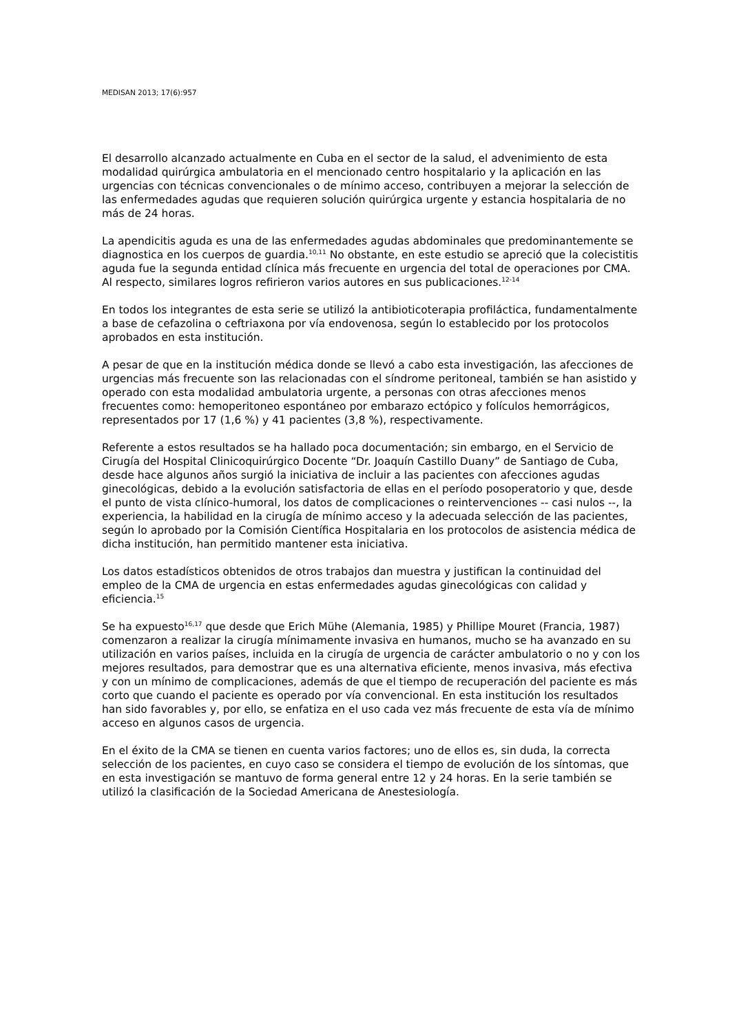MEDISAN 2013; 17(6):957
El desarrollo alcanzado actualmente en Cuba en el sector de la salud, el advenimiento de esta modalidad quirúrgica ambulatoria en el mencionado centro hospitalario y la aplicación en las urgencias con técnicas convencionales o de mínimo acceso, contribuyen a mejorar la selección de las enfermedades agudas que requieren solución quirúrgica urgente y estancia hospitalaria de no más de 24 horas.
La apendicitis aguda es una de las enfermedades agudas abdominales que predominantemente se diagnostica en los cuerpos de guardia.<sup>10,11</sup> No obstante, en este estudio se apreció que la colecistitis aguda fue la segunda entidad clínica más frecuente en urgencia del total de operaciones por CMA. Al respecto, similares logros refirieron varios autores en sus publicaciones.<sup>12-14</sup>
En todos los integrantes de esta serie se utilizó la antibioticoterapia profiláctica, fundamentalmente a base de cefazolina o ceftriaxona por vía endovenosa, según lo establecido por los protocolos aprobados en esta institución.
A pesar de que en la institución médica donde se llevó a cabo esta investigación, las afecciones de urgencias más frecuente son las relacionadas con el síndrome peritoneal, también se han asistido y operado con esta modalidad ambulatoria urgente, a personas con otras afecciones menos frecuentes como: hemoperitoneo espontáneo por embarazo ectópico y folículos hemorrágicos, representados por 17 (1,6 %) y 41 pacientes (3,8 %), respectivamente.
Referente a estos resultados se ha hallado poca documentación; sin embargo, en el Servicio de Cirugía del Hospital Clinicoquirúrgico Docente “Dr. Joaquín Castillo Duany” de Santiago de Cuba, desde hace algunos años surgió la iniciativa de incluir a las pacientes con afecciones agudas ginecológicas, debido a la evolución satisfactoria de ellas en el período posoperatorio y que, desde el punto de vista clínico-humoral, los datos de complicaciones o reintervenciones -- casi nulos --, la experiencia, la habilidad en la cirugía de mínimo acceso y la adecuada selección de las pacientes, según lo aprobado por la Comisión Científica Hospitalaria en los protocolos de asistencia médica de dicha institución, han permitido mantener esta iniciativa.
Los datos estadísticos obtenidos de otros trabajos dan muestra y justifican la continuidad del empleo de la CMA de urgencia en estas enfermedades agudas ginecológicas con calidad y eficiencia.<sup>15</sup>
Se ha expuesto<sup>16,17</sup> que desde que Erich Mühe (Alemania, 1985) y Phillipe Mouret (Francia, 1987) comenzaron a realizar la cirugía mínimamente invasiva en humanos, mucho se ha avanzado en su utilización en varios países, incluida en la cirugía de urgencia de carácter ambulatorio o no y con los mejores resultados, para demostrar que es una alternativa eficiente, menos invasiva, más efectiva y con un mínimo de complicaciones, además de que el tiempo de recuperación del paciente es más corto que cuando el paciente es operado por vía convencional. En esta institución los resultados han sido favorables y, por ello, se enfatiza en el uso cada vez más frecuente de esta vía de mínimo acceso en algunos casos de urgencia.
En el éxito de la CMA se tienen en cuenta varios factores; uno de ellos es, sin duda, la correcta selección de los pacientes, en cuyo caso se considera el tiempo de evolución de los síntomas, que en esta investigación se mantuvo de forma general entre 12 y 24 horas. En la serie también se utilizó la clasificación de la Sociedad Americana de Anestesiología.